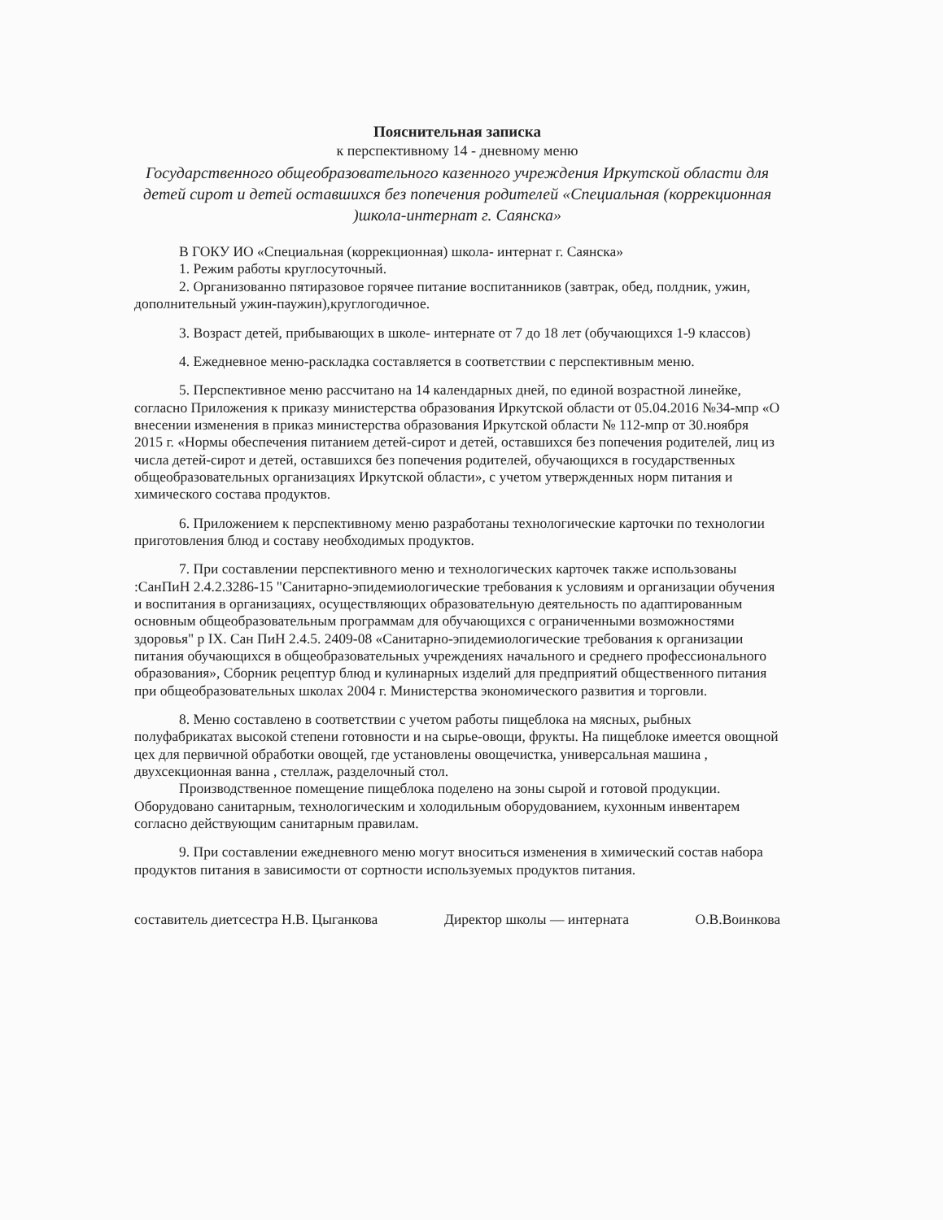Пояснительная записка
к перспективному 14 - дневному меню
Государственного общеобразовательного казенного учреждения Иркутской области для детей сирот и детей оставшихся без попечения родителей «Специальная (коррекционная )школа-интернат г. Саянска»
В ГОКУ ИО «Специальная (коррекционная) школа- интернат г. Саянска»
1. Режим работы круглосуточный.
2. Организованно пятиразовое горячее питание воспитанников (завтрак, обед, полдник, ужин, дополнительный ужин-паужин),круглогодичное.
3. Возраст детей, прибывающих в школе- интернате от 7 до 18 лет (обучающихся 1-9 классов)
4. Ежедневное меню-раскладка составляется в соответствии с перспективным меню.
5. Перспективное меню рассчитано на 14 календарных дней, по единой возрастной линейке, согласно Приложения к приказу министерства образования Иркутской области от 05.04.2016 №34-мпр «О внесении изменения в приказ министерства образования Иркутской области № 112-мпр от 30.ноября 2015 г. «Нормы обеспечения питанием детей-сирот и детей, оставшихся без попечения родителей, лиц из числа детей-сирот и детей, оставшихся без попечения родителей, обучающихся в государственных общеобразовательных организациях Иркутской области», с учетом утвержденных норм питания и химического состава продуктов.
6. Приложением к перспективному меню разработаны технологические карточки по технологии приготовления блюд и составу необходимых продуктов.
7. При составлении перспективного меню и технологических карточек также использованы :СанПиН 2.4.2.3286-15 "Санитарно-эпидемиологические требования к условиям и организации обучения и воспитания в организациях, осуществляющих образовательную деятельность по адаптированным основным общеобразовательным программам для обучающихся с ограниченными возможностями здоровья" р IX. Сан ПиН 2.4.5. 2409-08 «Санитарно-эпидемиологические требования к организации питания обучающихся в общеобразовательных учреждениях начального и среднего профессионального образования», Сборник рецептур блюд и кулинарных изделий для предприятий общественного питания при общеобразовательных школах 2004 г. Министерства экономического развития и торговли.
8. Меню составлено в соответствии с учетом работы пищеблока на мясных, рыбных полуфабрикатах высокой степени готовности и на сырье-овощи, фрукты. На пищеблоке имеется овощной цех для первичной обработки овощей, где установлены овощечистка, универсальная машина , двухсекционная ванна , стеллаж, разделочный стол.
Производственное помещение пищеблока поделено на зоны сырой и готовой продукции. Оборудовано санитарным, технологическим и холодильным оборудованием, кухонным инвентарем согласно действующим санитарным правилам.
9. При составлении ежедневного меню могут вноситься изменения в химический состав набора продуктов питания в зависимости от сортности используемых продуктов питания.
составитель диетсестра Н.В. Цыганкова Директор школы — интерната О.В.Воинкова